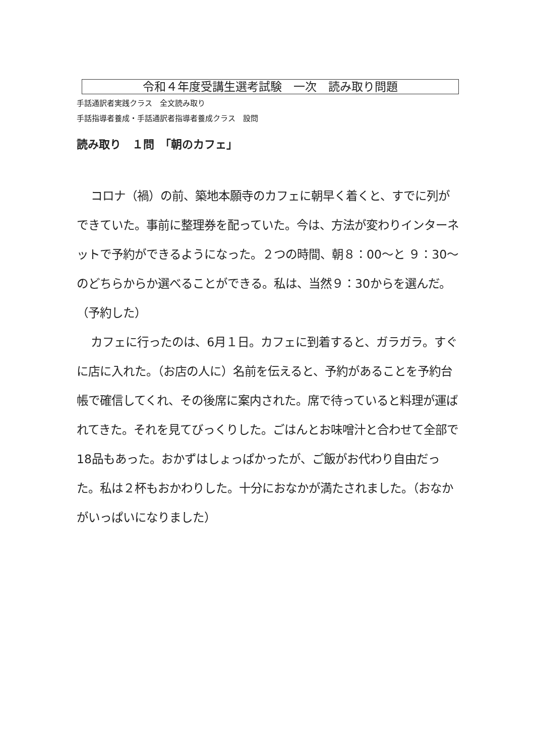令和４年度受講生選考試験　一次　読み取り問題
手話通訳者実践クラス　全文読み取り
手話指導者養成・手話通訳者指導者養成クラス　設問
読み取り　１問　「朝のカフェ」
コロナ（禍）の前、築地本願寺のカフェに朝早く着くと、すでに列ができていた。事前に整理券を配っていた。今は、方法が変わりインターネットで予約ができるようになった。２つの時間、朝８：00～と ９：30～のどちらからか選べることができる。私は、当然９：30からを選んだ。（予約した）
カフェに行ったのは、6月１日。カフェに到着すると、ガラガラ。すぐに店に入れた。（お店の人に）名前を伝えると、予約があることを予約台帳で確信してくれ、その後席に案内された。席で待っていると料理が運ばれてきた。それを見てびっくりした。ごはんとお味噌汁と合わせて全部で18品もあった。おかずはしょっぱかったが、ご飯がお代わり自由だった。私は２杯もおかわりした。十分におなかが満たされました。（おなかがいっぱいになりました）